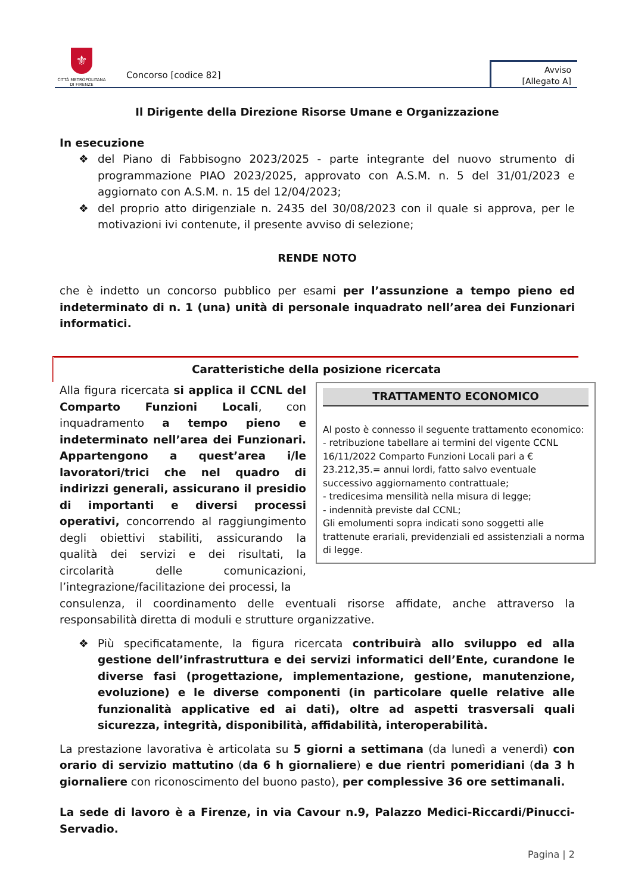⚜
CITTÀ METROPOLITANA
DI FIRENZE
Concorso [codice 82]
Avviso
[Allegato A]
Il Dirigente della Direzione Risorse Umane e Organizzazione
In esecuzione
❖ del Piano di Fabbisogno 2023/2025 - parte integrante del nuovo strumento di programmazione PIAO 2023/2025, approvato con A.S.M. n. 5 del 31/01/2023 e aggiornato con A.S.M. n. 15 del 12/04/2023;
❖ del proprio atto dirigenziale n. 2435 del 30/08/2023 con il quale si approva, per le motivazioni ivi contenute, il presente avviso di selezione;
RENDE NOTO
che è indetto un concorso pubblico per esami per l’assunzione a tempo pieno ed indeterminato di n. 1 (una) unità di personale inquadrato nell’area dei Funzionari informatici.
Caratteristiche della posizione ricercata
Alla figura ricercata si applica il CCNL del Comparto Funzioni Locali, con inquadramento a tempo pieno e indeterminato nell’area dei Funzionari. Appartengono a quest’area i/le lavoratori/trici che nel quadro di indirizzi generali, assicurano il presidio di importanti e diversi processi operativi, concorrendo al raggiungimento degli obiettivi stabiliti, assicurando la qualità dei servizi e dei risultati, la circolarità delle comunicazioni, l’integrazione/facilitazione dei processi, la
TRATTAMENTO ECONOMICO
Al posto è connesso il seguente trattamento economico:
- retribuzione tabellare ai termini del vigente CCNL 16/11/2022 Comparto Funzioni Locali pari a € 23.212,35.= annui lordi, fatto salvo eventuale successivo aggiornamento contrattuale;
- tredicesima mensilità nella misura di legge;
- indennità previste dal CCNL;
Gli emolumenti sopra indicati sono soggetti alle trattenute erariali, previdenziali ed assistenziali a norma di legge.
consulenza, il coordinamento delle eventuali risorse affidate, anche attraverso la responsabilità diretta di moduli e strutture organizzative.
❖ Più specificatamente, la figura ricercata contribuirà allo sviluppo ed alla gestione dell’infrastruttura e dei servizi informatici dell’Ente, curandone le diverse fasi (progettazione, implementazione, gestione, manutenzione, evoluzione) e le diverse componenti (in particolare quelle relative alle funzionalità applicative ed ai dati), oltre ad aspetti trasversali quali sicurezza, integrità, disponibilità, affidabilità, interoperabilità.
La prestazione lavorativa è articolata su 5 giorni a settimana (da lunedì a venerdì) con orario di servizio mattutino (da 6 h giornaliere) e due rientri pomeridiani (da 3 h giornaliere con riconoscimento del buono pasto), per complessive 36 ore settimanali.
La sede di lavoro è a Firenze, in via Cavour n.9, Palazzo Medici-Riccardi/Pinucci-Servadio.
Pagina | 2